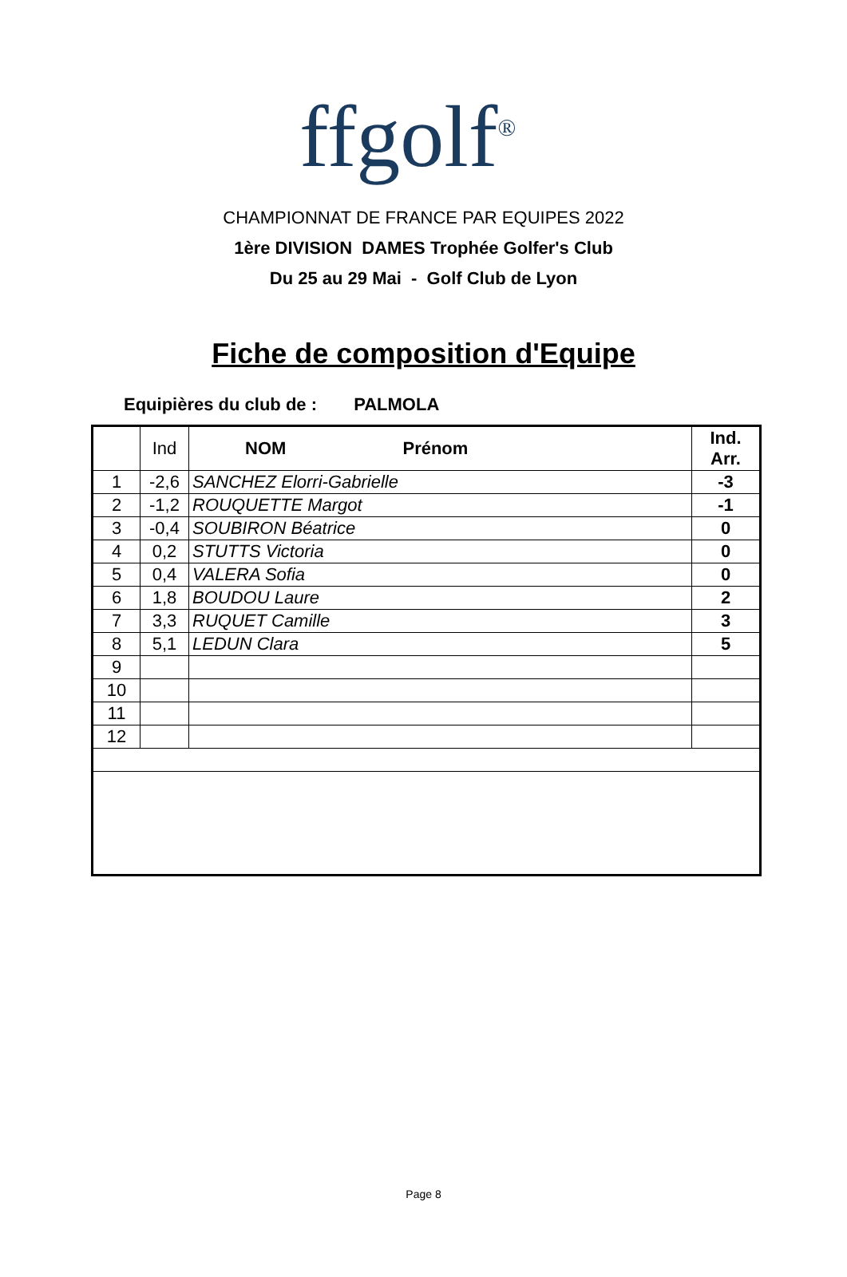ffgolf<sup>®</sup>
CHAMPIONNAT DE FRANCE PAR EQUIPES 2022
1ère DIVISION DAMES Trophée Golfer's Club
Du 25 au 29 Mai - Golf Club de Lyon
Fiche de composition d'Equipe
Equipières du club de : PALMOLA
| | Ind | NOM Prénom | Ind. Arr. |
| --- | --- | --- | --- |
| 1 | -2,6 | SANCHEZ Elorri-Gabrielle | -3 |
| 2 | -1,2 | ROUQUETTE Margot | -1 |
| 3 | -0,4 | SOUBIRON Béatrice | 0 |
| 4 | 0,2 | STUTTS Victoria | 0 |
| 5 | 0,4 | VALERA Sofia | 0 |
| 6 | 1,8 | BOUDOU Laure | 2 |
| 7 | 3,3 | RUQUET Camille | 3 |
| 8 | 5,1 | LEDUN Clara | 5 |
| 9 | | | |
| 10 | | | |
| 11 | | | |
| 12 | | | |
Page 8